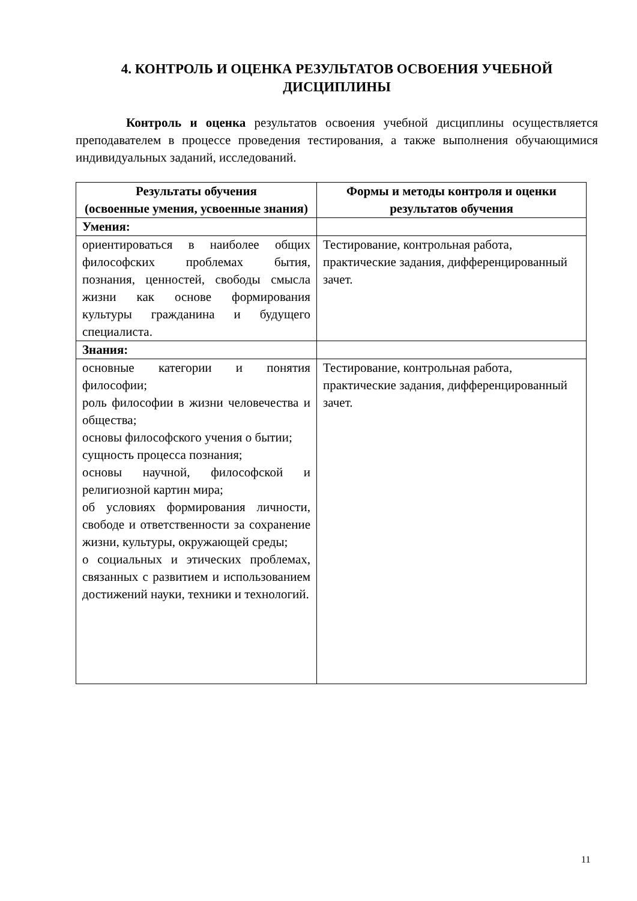4. КОНТРОЛЬ И ОЦЕНКА РЕЗУЛЬТАТОВ ОСВОЕНИЯ УЧЕБНОЙ ДИСЦИПЛИНЫ
Контроль и оценка результатов освоения учебной дисциплины осуществляется преподавателем в процессе проведения тестирования, а также выполнения обучающимися индивидуальных заданий, исследований.
| Результаты обучения (освоенные умения, усвоенные знания) | Формы и методы контроля и оценки результатов обучения |
| --- | --- |
| Умения: | |
| ориентироваться в наиболее общих философских проблемах бытия, познания, ценностей, свободы смысла жизни как основе формирования культуры гражданина и будущего специалиста. | Тестирование, контрольная работа, практические задания, дифференцированный зачет. |
| Знания: | |
| основные категории и понятия философии; роль философии в жизни человечества и общества; основы философского учения о бытии; сущность процесса познания; основы научной, философской и религиозной картин мира; об условиях формирования личности, свободе и ответственности за сохранение жизни, культуры, окружающей среды; о социальных и этических проблемах, связанных с развитием и использованием достижений науки, техники и технологий. | Тестирование, контрольная работа, практические задания, дифференцированный зачет. |
11